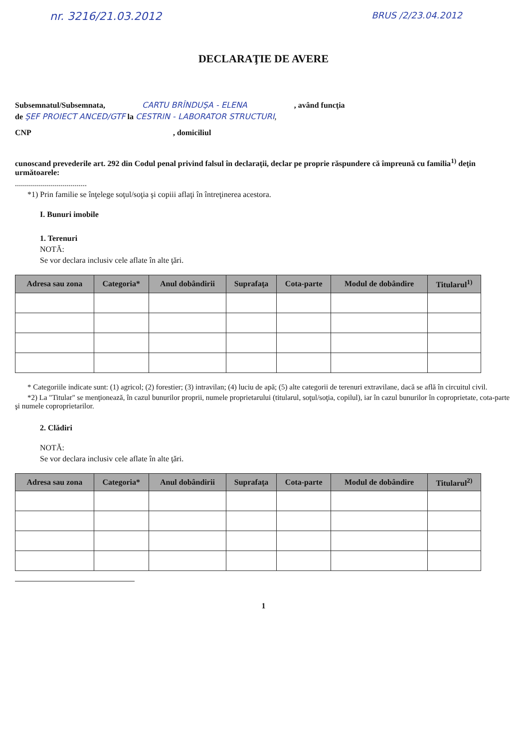nr. 3216/21.03.2012 BRUS /2/23.04.2012
DECLARAŢIE DE AVERE
Subsemnatul/Subsemnata, CARTU BRÎNDUŞA - ELENA , având funcţia
de ŞEF PROIECT ANCED/GTF la CESTRIN - LABORATOR STRUCTURI,
CNP , domiciliul
cunoscand prevederile art. 292 din Codul penal privind falsul în declaraţii, declar pe proprie răspundere că împreună cu familia<sup>1)</sup> deţin următoarele:
....................................
*1) Prin familie se înţelege soţul/soţia şi copiii aflaţi în întreţinerea acestora.
I. Bunuri imobile
1. Terenuri
NOTĂ:
Se vor declara inclusiv cele aflate în alte ţări.
| Adresa sau zona | Categoria* | Anul dobândirii | Suprafaţa | Cota-parte | Modul de dobândire | Titularul<sup>1)</sup> |
| --- | --- | --- | --- | --- | --- | --- |
* Categoriile indicate sunt: (1) agricol; (2) forestier; (3) intravilan; (4) luciu de apă; (5) alte categorii de terenuri extravilane, dacă se află în circuitul civil.
*2) La "Titular" se menţionează, în cazul bunurilor proprii, numele proprietarului (titularul, soţul/soţia, copilul), iar în cazul bunurilor în coproprietate, cota-parte şi numele coproprietarilor.
2. Clădiri
NOTĂ:
Se vor declara inclusiv cele aflate în alte ţări.
| Adresa sau zona | Categoria* | Anul dobândirii | Suprafaţa | Cota-parte | Modul de dobândire | Titularul<sup>2)</sup> |
| --- | --- | --- | --- | --- | --- | --- |
1